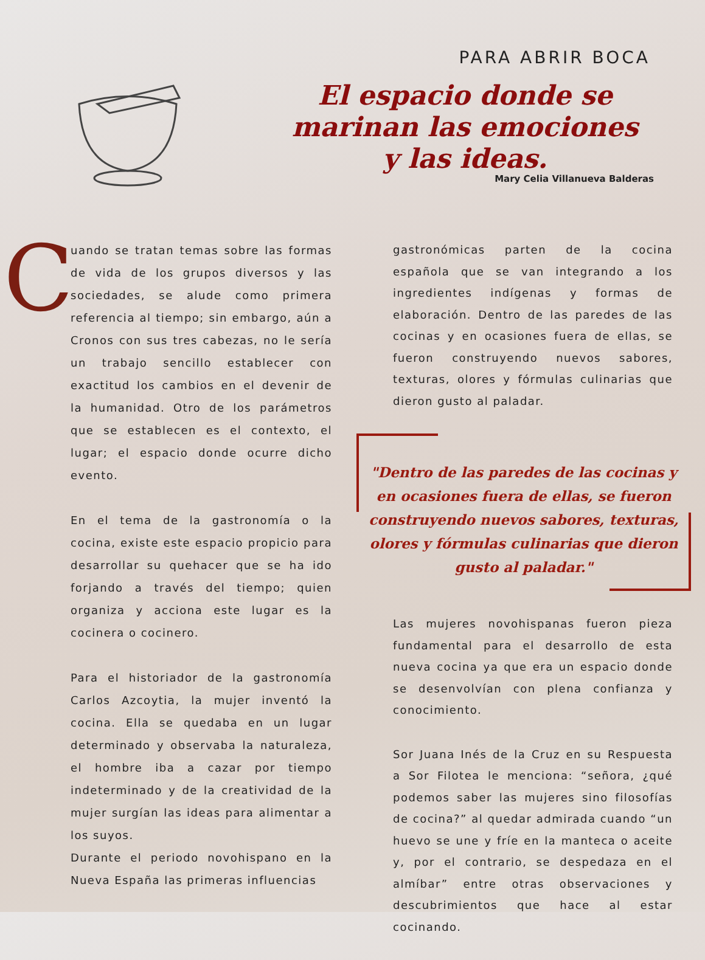PARA ABRIR BOCA
El espacio donde se marinan las emociones y las ideas.
Mary Celia Villanueva Balderas
Cuando se tratan temas sobre las formas de vida de los grupos diversos y las sociedades, se alude como primera referencia al tiempo; sin embargo, aún a Cronos con sus tres cabezas, no le sería un trabajo sencillo establecer con exactitud los cambios en el devenir de la humanidad. Otro de los parámetros que se establecen es el contexto, el lugar; el espacio donde ocurre dicho evento.
En el tema de la gastronomía o la cocina, existe este espacio propicio para desarrollar su quehacer que se ha ido forjando a través del tiempo; quien organiza y acciona este lugar es la cocinera o cocinero.
Para el historiador de la gastronomía Carlos Azcoytia, la mujer inventó la cocina. Ella se quedaba en un lugar determinado y observaba la naturaleza, el hombre iba a cazar por tiempo indeterminado y de la creatividad de la mujer surgían las ideas para alimentar a los suyos.
Durante el periodo novohispano en la Nueva España las primeras influencias
gastronómicas parten de la cocina española que se van integrando a los ingredientes indígenas y formas de elaboración. Dentro de las paredes de las cocinas y en ocasiones fuera de ellas, se fueron construyendo nuevos sabores, texturas, olores y fórmulas culinarias que dieron gusto al paladar.
"Dentro de las paredes de las cocinas y en ocasiones fuera de ellas, se fueron construyendo nuevos sabores, texturas, olores y fórmulas culinarias que dieron gusto al paladar."
Las mujeres novohispanas fueron pieza fundamental para el desarrollo de esta nueva cocina ya que era un espacio donde se desenvolvían con plena confianza y conocimiento.
Sor Juana Inés de la Cruz en su Respuesta a Sor Filotea le menciona: “señora, ¿qué podemos saber las mujeres sino filosofías de cocina?” al quedar admirada cuando “un huevo se une y fríe en la manteca o aceite y, por el contrario, se despedaza en el almíbar” entre otras observaciones y descubrimientos que hace al estar cocinando.